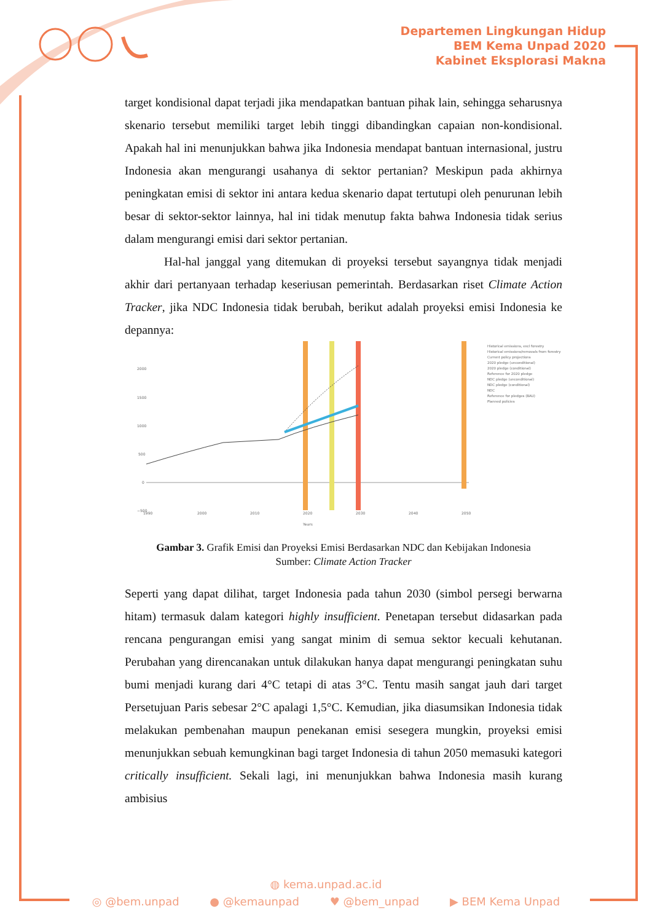Departemen Lingkungan Hidup
BEM Kema Unpad 2020
Kabinet Eksplorasi Makna
target kondisional dapat terjadi jika mendapatkan bantuan pihak lain, sehingga seharusnya skenario tersebut memiliki target lebih tinggi dibandingkan capaian non-kondisional. Apakah hal ini menunjukkan bahwa jika Indonesia mendapat bantuan internasional, justru Indonesia akan mengurangi usahanya di sektor pertanian? Meskipun pada akhirnya peningkatan emisi di sektor ini antara kedua skenario dapat tertutupi oleh penurunan lebih besar di sektor-sektor lainnya, hal ini tidak menutup fakta bahwa Indonesia tidak serius dalam mengurangi emisi dari sektor pertanian.
Hal-hal janggal yang ditemukan di proyeksi tersebut sayangnya tidak menjadi akhir dari pertanyaan terhadap keseriusan pemerintah. Berdasarkan riset Climate Action Tracker, jika NDC Indonesia tidak berubah, berikut adalah proyeksi emisi Indonesia ke depannya:
2000
1500
1000
500
0
−500
1990
2000
2010
2020
2030
2040
2050
Years
Historical emissions, excl forestry
Historical emissions/removals from forestry
Current policy projections
2020 pledge (unconditional)
2020 pledge (conditional)
Reference for 2020 pledge
NDC pledge (unconditional)
NDC pledge (conditional)
NDC
Reference for pledges (BAU)
Planned policies
Gambar 3. Grafik Emisi dan Proyeksi Emisi Berdasarkan NDC dan Kebijakan Indonesia
Sumber: Climate Action Tracker
Seperti yang dapat dilihat, target Indonesia pada tahun 2030 (simbol persegi berwarna hitam) termasuk dalam kategori highly insufficient. Penetapan tersebut didasarkan pada rencana pengurangan emisi yang sangat minim di semua sektor kecuali kehutanan. Perubahan yang direncanakan untuk dilakukan hanya dapat mengurangi peningkatan suhu bumi menjadi kurang dari 4°C tetapi di atas 3°C. Tentu masih sangat jauh dari target Persetujuan Paris sebesar 2°C apalagi 1,5°C. Kemudian, jika diasumsikan Indonesia tidak melakukan pembenahan maupun penekanan emisi sesegera mungkin, proyeksi emisi menunjukkan sebuah kemungkinan bagi target Indonesia di tahun 2050 memasuki kategori critically insufficient. Sekali lagi, ini menunjukkan bahwa Indonesia masih kurang ambisius
◍ kema.unpad.ac.id
◎ @bem.unpad ● @kemaunpad ♥ @bem_unpad ▶ BEM Kema Unpad